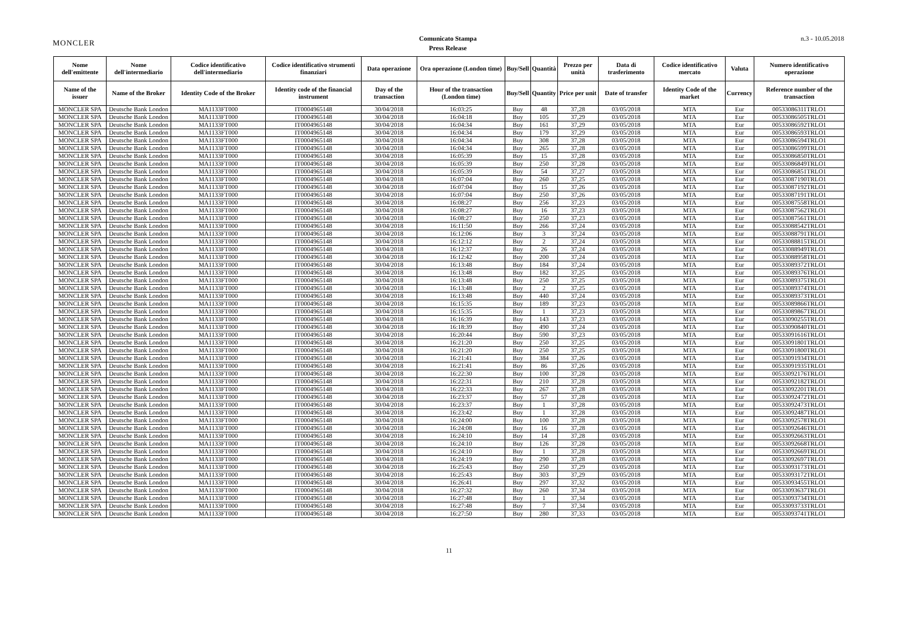MONCLER
Comunicato Stampa
Press Release
n.3 - 10.05.2018
| Nome dell'emittente | Nome dell'intermediario | Codice identificativo dell'intermediario | Codice identificativo strumenti finanziari | Data operazione | Ora operazione (London time) | Buy/Sell | Quantità | Prezzo per unità | Data di trasferimento | Codice identificativo mercato | Valuta | Numero identificativo operazione |
| --- | --- | --- | --- | --- | --- | --- | --- | --- | --- | --- | --- | --- |
| Name of the issuer | Name of the Broker | Identity Code of the Broker | Identity code of the financial instrument | Day of the transaction | Hour of the transaction (London time) | Buy/Sell | Quantity | Price per unit | Date of transfer | Identity Code of the market | Currency | Reference number of the transaction |
| MONCLER SPA | Deutsche Bank London | MA1133FT000 | IT0004965148 | 30/04/2018 | 16:03:25 | Buy | 48 | 37,28 | 03/05/2018 | MTA | Eur | 00533086311TRLO1 |
| MONCLER SPA | Deutsche Bank London | MA1133FT000 | IT0004965148 | 30/04/2018 | 16:04:18 | Buy | 105 | 37,29 | 03/05/2018 | MTA | Eur | 00533086505TRLO1 |
| MONCLER SPA | Deutsche Bank London | MA1133FT000 | IT0004965148 | 30/04/2018 | 16:04:34 | Buy | 161 | 37,29 | 03/05/2018 | MTA | Eur | 00533086592TRLO1 |
| MONCLER SPA | Deutsche Bank London | MA1133FT000 | IT0004965148 | 30/04/2018 | 16:04:34 | Buy | 179 | 37,29 | 03/05/2018 | MTA | Eur | 00533086593TRLO1 |
| MONCLER SPA | Deutsche Bank London | MA1133FT000 | IT0004965148 | 30/04/2018 | 16:04:34 | Buy | 308 | 37,28 | 03/05/2018 | MTA | Eur | 00533086594TRLO1 |
| MONCLER SPA | Deutsche Bank London | MA1133FT000 | IT0004965148 | 30/04/2018 | 16:04:34 | Buy | 265 | 37,28 | 03/05/2018 | MTA | Eur | 00533086599TRLO1 |
| MONCLER SPA | Deutsche Bank London | MA1133FT000 | IT0004965148 | 30/04/2018 | 16:05:39 | Buy | 15 | 37,28 | 03/05/2018 | MTA | Eur | 00533086850TRLO1 |
| MONCLER SPA | Deutsche Bank London | MA1133FT000 | IT0004965148 | 30/04/2018 | 16:05:39 | Buy | 250 | 37,28 | 03/05/2018 | MTA | Eur | 00533086849TRLO1 |
| MONCLER SPA | Deutsche Bank London | MA1133FT000 | IT0004965148 | 30/04/2018 | 16:05:39 | Buy | 54 | 37,27 | 03/05/2018 | MTA | Eur | 00533086851TRLO1 |
| MONCLER SPA | Deutsche Bank London | MA1133FT000 | IT0004965148 | 30/04/2018 | 16:07:04 | Buy | 260 | 37,25 | 03/05/2018 | MTA | Eur | 00533087190TRLO1 |
| MONCLER SPA | Deutsche Bank London | MA1133FT000 | IT0004965148 | 30/04/2018 | 16:07:04 | Buy | 15 | 37,26 | 03/05/2018 | MTA | Eur | 00533087192TRLO1 |
| MONCLER SPA | Deutsche Bank London | MA1133FT000 | IT0004965148 | 30/04/2018 | 16:07:04 | Buy | 250 | 37,26 | 03/05/2018 | MTA | Eur | 00533087191TRLO1 |
| MONCLER SPA | Deutsche Bank London | MA1133FT000 | IT0004965148 | 30/04/2018 | 16:08:27 | Buy | 256 | 37,23 | 03/05/2018 | MTA | Eur | 00533087558TRLO1 |
| MONCLER SPA | Deutsche Bank London | MA1133FT000 | IT0004965148 | 30/04/2018 | 16:08:27 | Buy | 16 | 37,23 | 03/05/2018 | MTA | Eur | 00533087562TRLO1 |
| MONCLER SPA | Deutsche Bank London | MA1133FT000 | IT0004965148 | 30/04/2018 | 16:08:27 | Buy | 250 | 37,23 | 03/05/2018 | MTA | Eur | 00533087561TRLO1 |
| MONCLER SPA | Deutsche Bank London | MA1133FT000 | IT0004965148 | 30/04/2018 | 16:11:50 | Buy | 266 | 37,24 | 03/05/2018 | MTA | Eur | 00533088542TRLO1 |
| MONCLER SPA | Deutsche Bank London | MA1133FT000 | IT0004965148 | 30/04/2018 | 16:12:06 | Buy | 3 | 37,24 | 03/05/2018 | MTA | Eur | 00533088791TRLO1 |
| MONCLER SPA | Deutsche Bank London | MA1133FT000 | IT0004965148 | 30/04/2018 | 16:12:12 | Buy | 2 | 37,24 | 03/05/2018 | MTA | Eur | 00533088815TRLO1 |
| MONCLER SPA | Deutsche Bank London | MA1133FT000 | IT0004965148 | 30/04/2018 | 16:12:37 | Buy | 26 | 37,24 | 03/05/2018 | MTA | Eur | 00533088949TRLO1 |
| MONCLER SPA | Deutsche Bank London | MA1133FT000 | IT0004965148 | 30/04/2018 | 16:12:42 | Buy | 200 | 37,24 | 03/05/2018 | MTA | Eur | 00533088958TRLO1 |
| MONCLER SPA | Deutsche Bank London | MA1133FT000 | IT0004965148 | 30/04/2018 | 16:13:48 | Buy | 184 | 37,24 | 03/05/2018 | MTA | Eur | 00533089372TRLO1 |
| MONCLER SPA | Deutsche Bank London | MA1133FT000 | IT0004965148 | 30/04/2018 | 16:13:48 | Buy | 182 | 37,25 | 03/05/2018 | MTA | Eur | 00533089376TRLO1 |
| MONCLER SPA | Deutsche Bank London | MA1133FT000 | IT0004965148 | 30/04/2018 | 16:13:48 | Buy | 250 | 37,25 | 03/05/2018 | MTA | Eur | 00533089375TRLO1 |
| MONCLER SPA | Deutsche Bank London | MA1133FT000 | IT0004965148 | 30/04/2018 | 16:13:48 | Buy | 2 | 37,25 | 03/05/2018 | MTA | Eur | 00533089374TRLO1 |
| MONCLER SPA | Deutsche Bank London | MA1133FT000 | IT0004965148 | 30/04/2018 | 16:13:48 | Buy | 440 | 37,24 | 03/05/2018 | MTA | Eur | 00533089373TRLO1 |
| MONCLER SPA | Deutsche Bank London | MA1133FT000 | IT0004965148 | 30/04/2018 | 16:15:35 | Buy | 189 | 37,23 | 03/05/2018 | MTA | Eur | 00533089866TRLO1 |
| MONCLER SPA | Deutsche Bank London | MA1133FT000 | IT0004965148 | 30/04/2018 | 16:15:35 | Buy | 1 | 37,23 | 03/05/2018 | MTA | Eur | 00533089867TRLO1 |
| MONCLER SPA | Deutsche Bank London | MA1133FT000 | IT0004965148 | 30/04/2018 | 16:16:39 | Buy | 143 | 37,23 | 03/05/2018 | MTA | Eur | 00533090255TRLO1 |
| MONCLER SPA | Deutsche Bank London | MA1133FT000 | IT0004965148 | 30/04/2018 | 16:18:39 | Buy | 490 | 37,24 | 03/05/2018 | MTA | Eur | 00533090840TRLO1 |
| MONCLER SPA | Deutsche Bank London | MA1133FT000 | IT0004965148 | 30/04/2018 | 16:20:44 | Buy | 590 | 37,23 | 03/05/2018 | MTA | Eur | 00533091616TRLO1 |
| MONCLER SPA | Deutsche Bank London | MA1133FT000 | IT0004965148 | 30/04/2018 | 16:21:20 | Buy | 250 | 37,25 | 03/05/2018 | MTA | Eur | 00533091801TRLO1 |
| MONCLER SPA | Deutsche Bank London | MA1133FT000 | IT0004965148 | 30/04/2018 | 16:21:20 | Buy | 250 | 37,25 | 03/05/2018 | MTA | Eur | 00533091800TRLO1 |
| MONCLER SPA | Deutsche Bank London | MA1133FT000 | IT0004965148 | 30/04/2018 | 16:21:41 | Buy | 384 | 37,26 | 03/05/2018 | MTA | Eur | 00533091934TRLO1 |
| MONCLER SPA | Deutsche Bank London | MA1133FT000 | IT0004965148 | 30/04/2018 | 16:21:41 | Buy | 86 | 37,26 | 03/05/2018 | MTA | Eur | 00533091935TRLO1 |
| MONCLER SPA | Deutsche Bank London | MA1133FT000 | IT0004965148 | 30/04/2018 | 16:22:30 | Buy | 100 | 37,28 | 03/05/2018 | MTA | Eur | 00533092176TRLO1 |
| MONCLER SPA | Deutsche Bank London | MA1133FT000 | IT0004965148 | 30/04/2018 | 16:22:31 | Buy | 210 | 37,28 | 03/05/2018 | MTA | Eur | 00533092182TRLO1 |
| MONCLER SPA | Deutsche Bank London | MA1133FT000 | IT0004965148 | 30/04/2018 | 16:22:33 | Buy | 267 | 37,28 | 03/05/2018 | MTA | Eur | 00533092201TRLO1 |
| MONCLER SPA | Deutsche Bank London | MA1133FT000 | IT0004965148 | 30/04/2018 | 16:23:37 | Buy | 57 | 37,28 | 03/05/2018 | MTA | Eur | 00533092472TRLO1 |
| MONCLER SPA | Deutsche Bank London | MA1133FT000 | IT0004965148 | 30/04/2018 | 16:23:37 | Buy | 1 | 37,28 | 03/05/2018 | MTA | Eur | 00533092473TRLO1 |
| MONCLER SPA | Deutsche Bank London | MA1133FT000 | IT0004965148 | 30/04/2018 | 16:23:42 | Buy | 1 | 37,28 | 03/05/2018 | MTA | Eur | 00533092487TRLO1 |
| MONCLER SPA | Deutsche Bank London | MA1133FT000 | IT0004965148 | 30/04/2018 | 16:24:00 | Buy | 100 | 37,28 | 03/05/2018 | MTA | Eur | 00533092578TRLO1 |
| MONCLER SPA | Deutsche Bank London | MA1133FT000 | IT0004965148 | 30/04/2018 | 16:24:08 | Buy | 16 | 37,28 | 03/05/2018 | MTA | Eur | 00533092646TRLO1 |
| MONCLER SPA | Deutsche Bank London | MA1133FT000 | IT0004965148 | 30/04/2018 | 16:24:10 | Buy | 14 | 37,28 | 03/05/2018 | MTA | Eur | 00533092663TRLO1 |
| MONCLER SPA | Deutsche Bank London | MA1133FT000 | IT0004965148 | 30/04/2018 | 16:24:10 | Buy | 126 | 37,28 | 03/05/2018 | MTA | Eur | 00533092668TRLO1 |
| MONCLER SPA | Deutsche Bank London | MA1133FT000 | IT0004965148 | 30/04/2018 | 16:24:10 | Buy | 1 | 37,28 | 03/05/2018 | MTA | Eur | 00533092669TRLO1 |
| MONCLER SPA | Deutsche Bank London | MA1133FT000 | IT0004965148 | 30/04/2018 | 16:24:19 | Buy | 290 | 37,28 | 03/05/2018 | MTA | Eur | 00533092697TRLO1 |
| MONCLER SPA | Deutsche Bank London | MA1133FT000 | IT0004965148 | 30/04/2018 | 16:25:43 | Buy | 250 | 37,29 | 03/05/2018 | MTA | Eur | 00533093173TRLO1 |
| MONCLER SPA | Deutsche Bank London | MA1133FT000 | IT0004965148 | 30/04/2018 | 16:25:43 | Buy | 303 | 37,29 | 03/05/2018 | MTA | Eur | 00533093172TRLO1 |
| MONCLER SPA | Deutsche Bank London | MA1133FT000 | IT0004965148 | 30/04/2018 | 16:26:41 | Buy | 297 | 37,32 | 03/05/2018 | MTA | Eur | 00533093455TRLO1 |
| MONCLER SPA | Deutsche Bank London | MA1133FT000 | IT0004965148 | 30/04/2018 | 16:27:32 | Buy | 260 | 37,34 | 03/05/2018 | MTA | Eur | 00533093637TRLO1 |
| MONCLER SPA | Deutsche Bank London | MA1133FT000 | IT0004965148 | 30/04/2018 | 16:27:48 | Buy | 1 | 37,34 | 03/05/2018 | MTA | Eur | 00533093734TRLO1 |
| MONCLER SPA | Deutsche Bank London | MA1133FT000 | IT0004965148 | 30/04/2018 | 16:27:48 | Buy | 7 | 37,34 | 03/05/2018 | MTA | Eur | 00533093733TRLO1 |
| MONCLER SPA | Deutsche Bank London | MA1133FT000 | IT0004965148 | 30/04/2018 | 16:27:50 | Buy | 280 | 37,33 | 03/05/2018 | MTA | Eur | 00533093741TRLO1 |
11